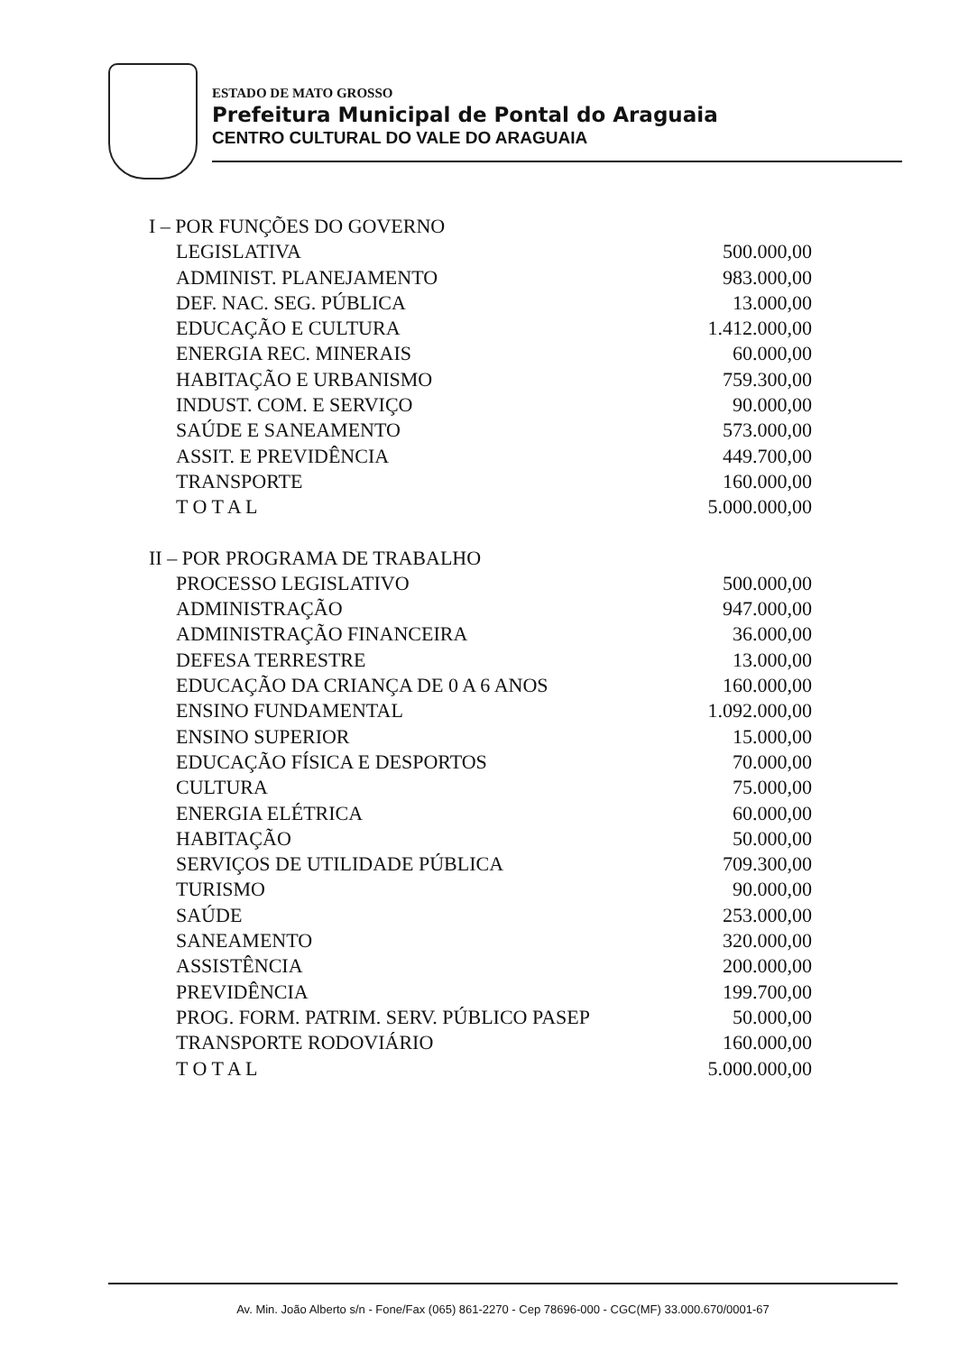ESTADO DE MATO GROSSO
Prefeitura Municipal de Pontal do Araguaia
CENTRO CULTURAL DO VALE DO ARAGUAIA
| I – POR FUNÇÕES DO GOVERNO | |
| LEGISLATIVA | 500.000,00 |
| ADMINIST. PLANEJAMENTO | 983.000,00 |
| DEF. NAC. SEG. PÚBLICA | 13.000,00 |
| EDUCAÇÃO E CULTURA | 1.412.000,00 |
| ENERGIA REC. MINERAIS | 60.000,00 |
| HABITAÇÃO E URBANISMO | 759.300,00 |
| INDUST. COM. E SERVIÇO | 90.000,00 |
| SAÚDE E SANEAMENTO | 573.000,00 |
| ASSIT. E PREVIDÊNCIA | 449.700,00 |
| TRANSPORTE | 160.000,00 |
| T O T A L | 5.000.000,00 |
| II – POR PROGRAMA DE TRABALHO | |
| PROCESSO LEGISLATIVO | 500.000,00 |
| ADMINISTRAÇÃO | 947.000,00 |
| ADMINISTRAÇÃO FINANCEIRA | 36.000,00 |
| DEFESA TERRESTRE | 13.000,00 |
| EDUCAÇÃO DA CRIANÇA DE 0 A 6 ANOS | 160.000,00 |
| ENSINO FUNDAMENTAL | 1.092.000,00 |
| ENSINO SUPERIOR | 15.000,00 |
| EDUCAÇÃO FÍSICA E DESPORTOS | 70.000,00 |
| CULTURA | 75.000,00 |
| ENERGIA ELÉTRICA | 60.000,00 |
| HABITAÇÃO | 50.000,00 |
| SERVIÇOS DE UTILIDADE PÚBLICA | 709.300,00 |
| TURISMO | 90.000,00 |
| SAÚDE | 253.000,00 |
| SANEAMENTO | 320.000,00 |
| ASSISTÊNCIA | 200.000,00 |
| PREVIDÊNCIA | 199.700,00 |
| PROG. FORM. PATRIM. SERV. PÚBLICO PASEP | 50.000,00 |
| TRANSPORTE RODOVIÁRIO | 160.000,00 |
| T O T A L | 5.000.000,00 |
Av. Min. João Alberto s/n - Fone/Fax (065) 861-2270 - Cep 78696-000 - CGC(MF) 33.000.670/0001-67